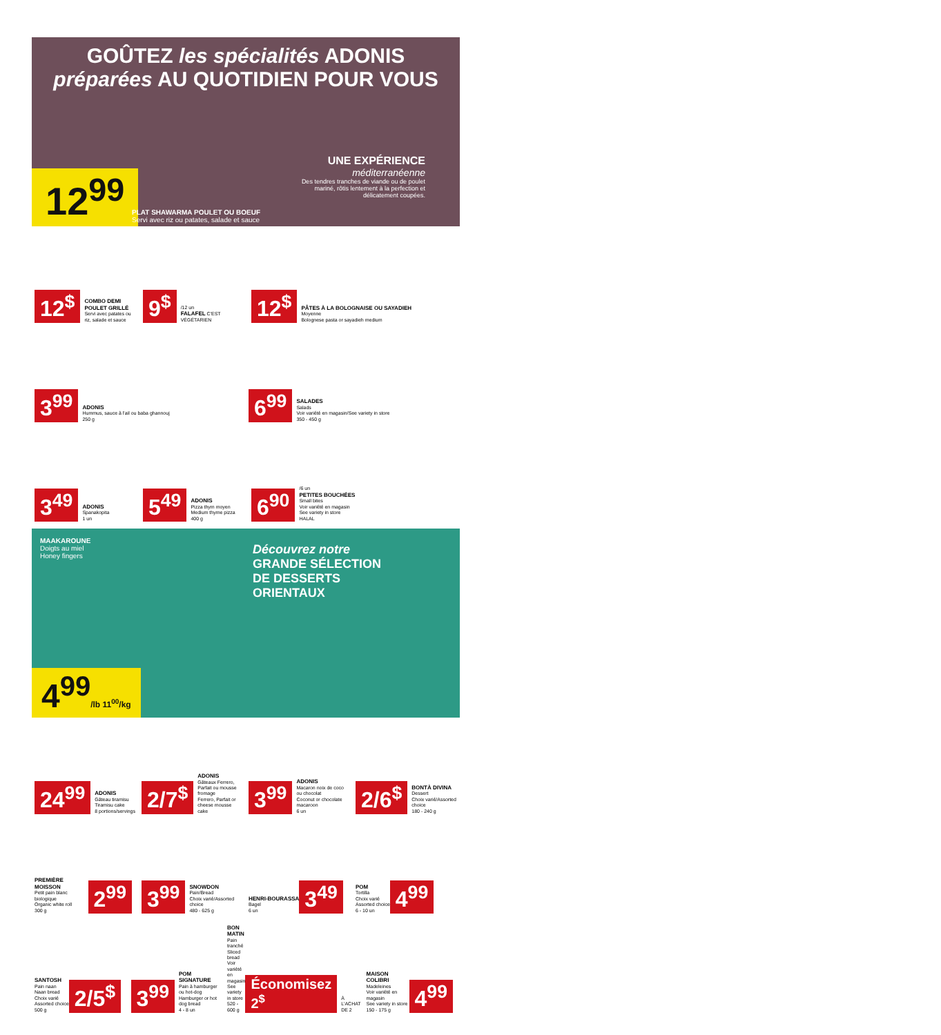GOÛTEZ les spécialités ADONIS préparées AU QUOTIDIEN POUR VOUS
UNE EXPÉRIENCE
méditerranéenne
Des tendres tranches de viande ou de poulet mariné, rôtis lentement à la perfection et délicatement coupées.
12<sup>99</sup>
PLAT SHAWARMA POULET OU BOEUF
Servi avec riz ou patates, salade et sauce
12<sup>$</sup> COMBO DEMI POULET GRILLÉ
Servi avec patates ou riz, salade et sauce
9<sup>$</sup> /12 un
FALAFEL C'EST VÉGÉTARIEN
12<sup>$</sup> PÂTES À LA BOLOGNAISE OU SAYADIEH
Moyenne
Bolognese pasta or sayadieh medium
3<sup>99</sup> ADONIS
Hummus, sauce à l'ail ou baba ghannouj
250 g
6<sup>99</sup> SALADES
Salads
Voir variété en magasin/See variety in store
350 - 450 g
3<sup>49</sup> ADONIS
Spanakopita
1 un
5<sup>49</sup> ADONIS
Pizza thym moyen
Medium thyme pizza
400 g
6<sup>90</sup> /6 un
PETITES BOUCHÉES
Small bites
Voir variété en magasin
See variety in store
HALAL
MAAKAROUNE
Doigts au miel
Honey fingers
Découvrez notre
GRANDE SÉLECTION
DE DESSERTS
ORIENTAUX
4<sup>99</sup>/lb 11<sup>00</sup>/kg
24<sup>99</sup> ADONIS
Gâteau tiramisu
Tiramisu cake
8 portions/servings
2/7<sup>$</sup> ADONIS
Gâteaux Ferrero, Parfait ou mousse fromage
Ferrero, Parfait or cheese mousse cake
3<sup>99</sup> ADONIS
Macaron noix de coco ou chocolat
Coconut or chocolate macaroon
6 un
2/6<sup>$</sup> BONTÀ DIVINA
Dessert
Choix varié/Assorted choice
180 - 240 g
PREMIÈRE MOISSON
Petit pain blanc biologique
Organic white roll
300 g 2<sup>99</sup>
3<sup>99</sup> SNOWDON
Pain/Bread
Choix varié/Assorted choice
480 - 625 g
HENRI-BOURASSA
Bagel
6 un 3<sup>49</sup>
POM
Tortilla
Choix varié
Assorted choice
6 - 10 un 4<sup>99</sup>
SANTOSH
Pain naan
Naan bread
Choix varié
Assorted choice
500 g 2/5<sup>$</sup>
3<sup>99</sup> POM SIGNATURE
Pain à hamburger ou hot-dog
Hamburger or hot dog bread
4 - 8 un
BON MATIN
Pain tranché
Sliced bread
Voir variété en magasin
See variety in store
520 - 600 g Économisez 2<sup>$</sup> À L'ACHAT DE 2
MAISON COLIBRI
Madeleines
Voir variété en magasin
See variety in store
150 - 175 g 4<sup>99</sup>